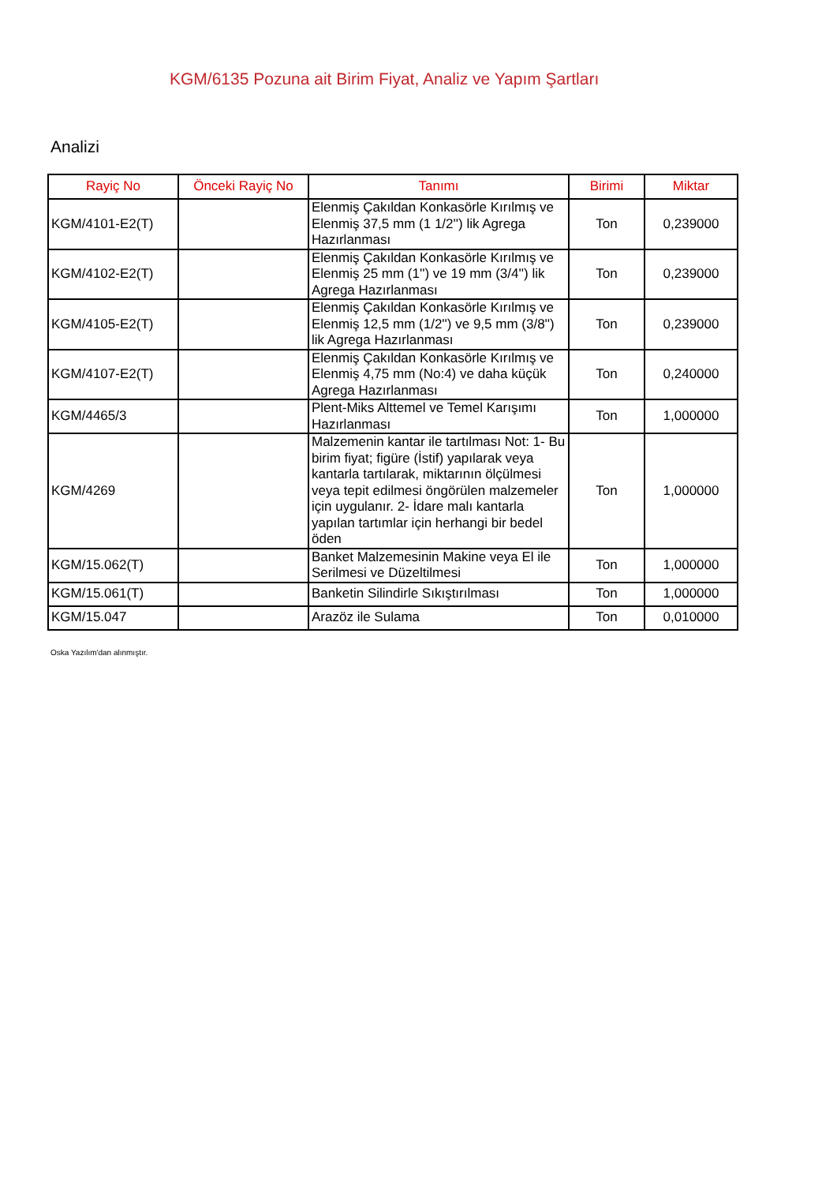KGM/6135 Pozuna ait Birim Fiyat, Analiz ve Yapım Şartları
Analizi
| Rayiç No | Önceki Rayiç No | Tanımı | Birimi | Miktar |
| --- | --- | --- | --- | --- |
| KGM/4101-E2(T) | | Elenmiş Çakıldan Konkasörle Kırılmış ve Elenmiş 37,5 mm (1 1/2'') lik Agrega Hazırlanması | Ton | 0,239000 |
| KGM/4102-E2(T) | | Elenmiş Çakıldan Konkasörle Kırılmış ve Elenmiş 25 mm (1'') ve 19 mm (3/4'') lik Agrega Hazırlanması | Ton | 0,239000 |
| KGM/4105-E2(T) | | Elenmiş Çakıldan Konkasörle Kırılmış ve Elenmiş 12,5 mm (1/2'') ve 9,5 mm (3/8'') lik Agrega Hazırlanması | Ton | 0,239000 |
| KGM/4107-E2(T) | | Elenmiş Çakıldan Konkasörle Kırılmış ve Elenmiş 4,75 mm (No:4) ve daha küçük Agrega Hazırlanması | Ton | 0,240000 |
| KGM/4465/3 | | Plent-Miks Alttemel ve Temel Karışımı Hazırlanması | Ton | 1,000000 |
| KGM/4269 | | Malzemenin kantar ile tartılması Not: 1- Bu birim fiyat; figüre (İstif) yapılarak veya kantarla tartılarak, miktarının ölçülmesi veya tepit edilmesi öngörülen malzemeler için uygulanır. 2- İdare malı kantarla yapılan tartımlar için herhangi bir bedel öden | Ton | 1,000000 |
| KGM/15.062(T) | | Banket Malzemesinin Makine veya El ile Serilmesi ve Düzeltilmesi | Ton | 1,000000 |
| KGM/15.061(T) | | Banketin Silindirle Sıkıştırılması | Ton | 1,000000 |
| KGM/15.047 | | Arazöz ile Sulama | Ton | 0,010000 |
Oska Yazılım'dan alınmıştır.